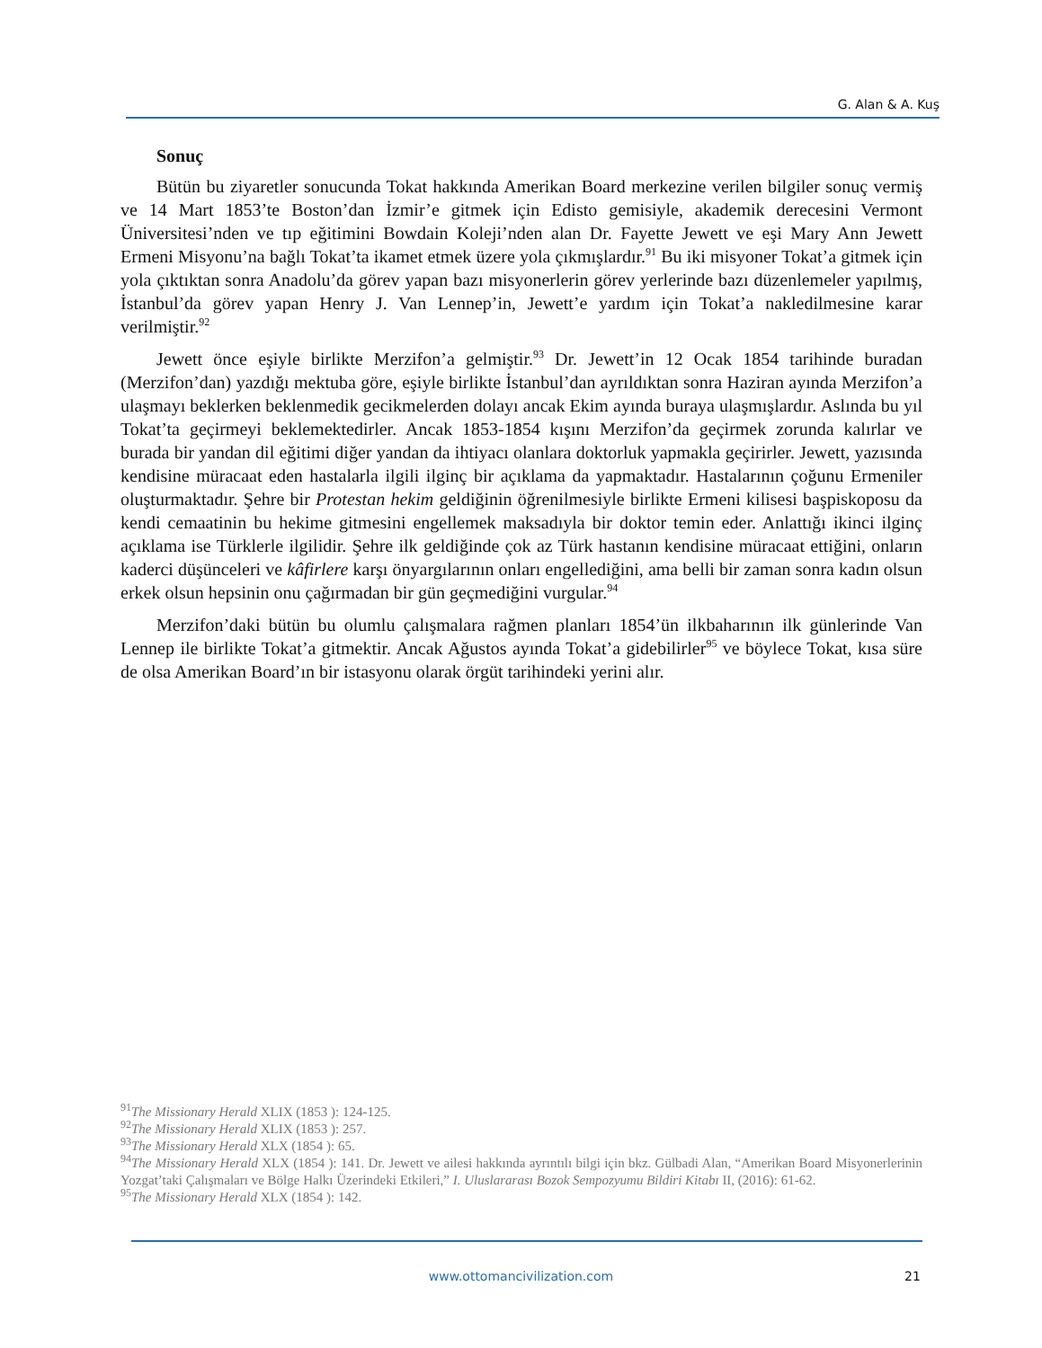G. Alan & A. Kuş
Sonuç
Bütün bu ziyaretler sonucunda Tokat hakkında Amerikan Board merkezine verilen bilgiler sonuç vermiş ve 14 Mart 1853’te Boston’dan İzmir’e gitmek için Edisto gemisiyle, akademik derecesini Vermont Üniversitesi’nden ve tıp eğitimini Bowdain Koleji’nden alan Dr. Fayette Jewett ve eşi Mary Ann Jewett Ermeni Misyonu’na bağlı Tokat’ta ikamet etmek üzere yola çıkmışlardır.<sup>91</sup> Bu iki misyoner Tokat’a gitmek için yola çıktıktan sonra Anadolu’da görev yapan bazı misyonerlerin görev yerlerinde bazı düzenlemeler yapılmış, İstanbul’da görev yapan Henry J. Van Lennep’in, Jewett’e yardım için Tokat’a nakledilmesine karar verilmiştir.<sup>92</sup>
Jewett önce eşiyle birlikte Merzifon’a gelmiştir.<sup>93</sup> Dr. Jewett’in 12 Ocak 1854 tarihinde buradan (Merzifon’dan) yazdığı mektuba göre, eşiyle birlikte İstanbul’dan ayrıldıktan sonra Haziran ayında Merzifon’a ulaşmayı beklerken beklenmedik gecikmelerden dolayı ancak Ekim ayında buraya ulaşmışlardır. Aslında bu yıl Tokat’ta geçirmeyi beklemektedirler. Ancak 1853-1854 kışını Merzifon’da geçirmek zorunda kalırlar ve burada bir yandan dil eğitimi diğer yandan da ihtiyacı olanlara doktorluk yapmakla geçirirler. Jewett, yazısında kendisine müracaat eden hastalarla ilgili ilginç bir açıklama da yapmaktadır. Hastalarının çoğunu Ermeniler oluşturmaktadır. Şehre bir Protestan hekim geldiğinin öğrenilmesiyle birlikte Ermeni kilisesi başpiskoposu da kendi cemaatinin bu hekime gitmesini engellemek maksadıyla bir doktor temin eder. Anlattığı ikinci ilginç açıklama ise Türklerle ilgilidir. Şehre ilk geldiğinde çok az Türk hastanın kendisine müracaat ettiğini, onların kaderci düşünceleri ve kâfirlere karşı önyargılarının onları engellediğini, ama belli bir zaman sonra kadın olsun erkek olsun hepsinin onu çağırmadan bir gün geçmediğini vurgular.<sup>94</sup>
Merzifon’daki bütün bu olumlu çalışmalara rağmen planları 1854’ün ilkbaharının ilk günlerinde Van Lennep ile birlikte Tokat’a gitmektir. Ancak Ağustos ayında Tokat’a gidebilirler<sup>95</sup> ve böylece Tokat, kısa süre de olsa Amerikan Board’ın bir istasyonu olarak örgüt tarihindeki yerini alır.
<sup>91</sup> The Missionary Herald XLIX (1853 ): 124-125.
<sup>92</sup> The Missionary Herald XLIX (1853 ): 257.
<sup>93</sup> The Missionary Herald XLX (1854 ): 65.
<sup>94</sup> The Missionary Herald XLX (1854 ): 141. Dr. Jewett ve ailesi hakkında ayrıntılı bilgi için bkz. Gülbadi Alan, “Amerikan Board Misyonerlerinin Yozgat’taki Çalışmaları ve Bölge Halkı Üzerindeki Etkileri,” I. Uluslararası Bozok Sempozyumu Bildiri Kitabı II, (2016): 61-62.
<sup>95</sup> The Missionary Herald XLX (1854 ): 142.
www.ottomancivilization.com 21